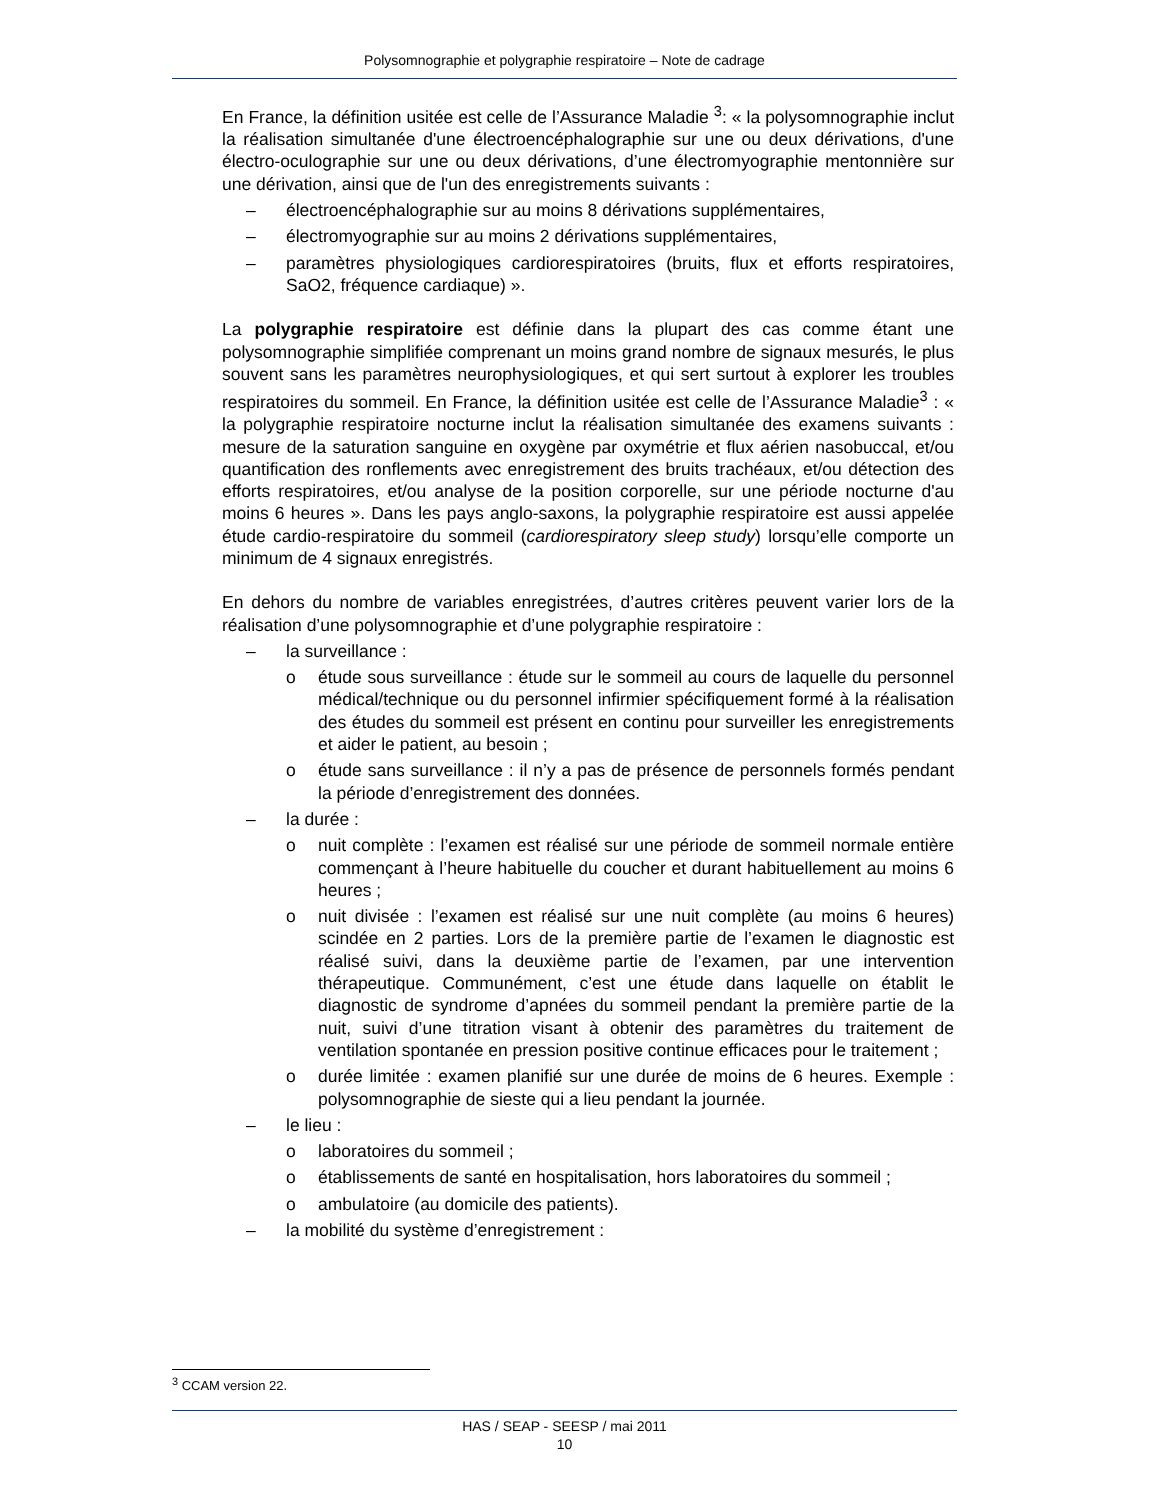Polysomnographie et polygraphie respiratoire – Note de cadrage
En France, la définition usitée est celle de l’Assurance Maladie <sup>3</sup>: « la polysomnographie inclut la réalisation simultanée d'une électroencéphalographie sur une ou deux dérivations, d'une électro-oculographie sur une ou deux dérivations, d’une électromyographie mentonnière sur une dérivation, ainsi que de l'un des enregistrements suivants :
– électroencéphalographie sur au moins 8 dérivations supplémentaires,
– électromyographie sur au moins 2 dérivations supplémentaires,
– paramètres physiologiques cardiorespiratoires (bruits, flux et efforts respiratoires, SaO2, fréquence cardiaque) ».
La polygraphie respiratoire est définie dans la plupart des cas comme étant une polysomnographie simplifiée comprenant un moins grand nombre de signaux mesurés, le plus souvent sans les paramètres neurophysiologiques, et qui sert surtout à explorer les troubles respiratoires du sommeil. En France, la définition usitée est celle de l’Assurance Maladie<sup>3</sup> : « la polygraphie respiratoire nocturne inclut la réalisation simultanée des examens suivants : mesure de la saturation sanguine en oxygène par oxymétrie et flux aérien nasobuccal, et/ou quantification des ronflements avec enregistrement des bruits trachéaux, et/ou détection des efforts respiratoires, et/ou analyse de la position corporelle, sur une période nocturne d'au moins 6 heures ». Dans les pays anglo-saxons, la polygraphie respiratoire est aussi appelée étude cardio-respiratoire du sommeil (cardiorespiratory sleep study) lorsqu’elle comporte un minimum de 4 signaux enregistrés.
En dehors du nombre de variables enregistrées, d’autres critères peuvent varier lors de la réalisation d’une polysomnographie et d’une polygraphie respiratoire :
– la surveillance :
o étude sous surveillance : étude sur le sommeil au cours de laquelle du personnel médical/technique ou du personnel infirmier spécifiquement formé à la réalisation des études du sommeil est présent en continu pour surveiller les enregistrements et aider le patient, au besoin ;
o étude sans surveillance : il n’y a pas de présence de personnels formés pendant la période d’enregistrement des données.
– la durée :
o nuit complète : l’examen est réalisé sur une période de sommeil normale entière commençant à l’heure habituelle du coucher et durant habituellement au moins 6 heures ;
o nuit divisée : l’examen est réalisé sur une nuit complète (au moins 6 heures) scindée en 2 parties. Lors de la première partie de l’examen le diagnostic est réalisé suivi, dans la deuxième partie de l’examen, par une intervention thérapeutique. Communément, c’est une étude dans laquelle on établit le diagnostic de syndrome d’apnées du sommeil pendant la première partie de la nuit, suivi d’une titration visant à obtenir des paramètres du traitement de ventilation spontanée en pression positive continue efficaces pour le traitement ;
o durée limitée : examen planifié sur une durée de moins de 6 heures. Exemple : polysomnographie de sieste qui a lieu pendant la journée.
– le lieu :
o laboratoires du sommeil ;
o établissements de santé en hospitalisation, hors laboratoires du sommeil ;
o ambulatoire (au domicile des patients).
– la mobilité du système d’enregistrement :
<sup>3</sup> CCAM version 22.
HAS / SEAP - SEESP / mai 2011
10